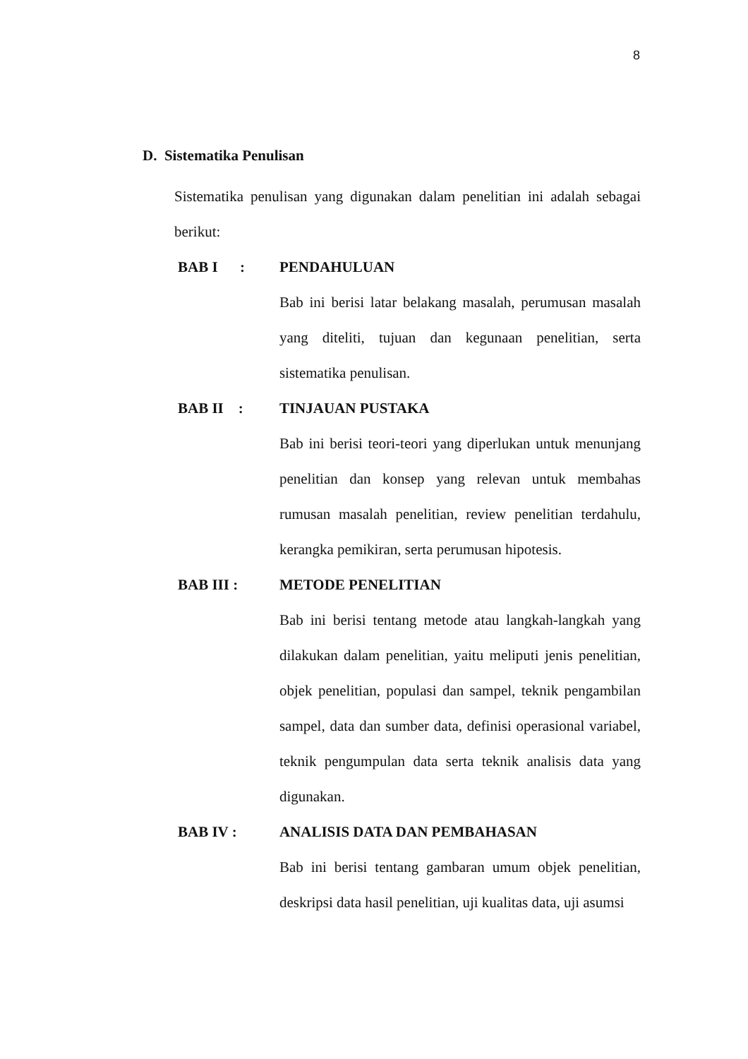8
D. Sistematika Penulisan
Sistematika penulisan yang digunakan dalam penelitian ini adalah sebagai berikut:
BAB I :
PENDAHULUAN
Bab ini berisi latar belakang masalah, perumusan masalah yang diteliti, tujuan dan kegunaan penelitian, serta sistematika penulisan.
BAB II : TINJAUAN PUSTAKA
Bab ini berisi teori-teori yang diperlukan untuk menunjang penelitian dan konsep yang relevan untuk membahas rumusan masalah penelitian, review penelitian terdahulu, kerangka pemikiran, serta perumusan hipotesis.
BAB III : METODE PENELITIAN
Bab ini berisi tentang metode atau langkah-langkah yang dilakukan dalam penelitian, yaitu meliputi jenis penelitian, objek penelitian, populasi dan sampel, teknik pengambilan sampel, data dan sumber data, definisi operasional variabel, teknik pengumpulan data serta teknik analisis data yang digunakan.
BAB IV : ANALISIS DATA DAN PEMBAHASAN
Bab ini berisi tentang gambaran umum objek penelitian, deskripsi data hasil penelitian, uji kualitas data, uji asumsi